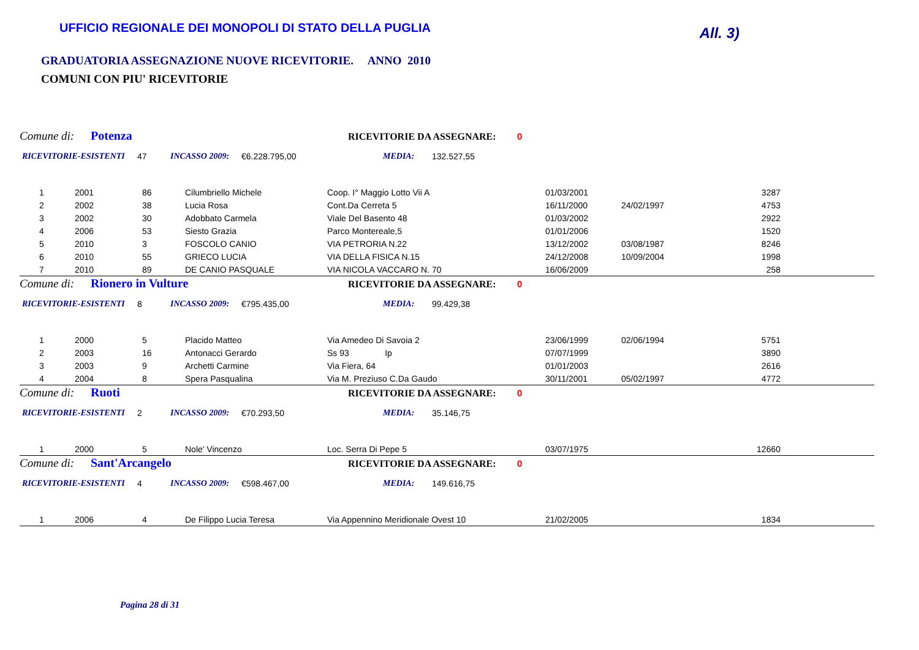UFFICIO REGIONALE DEI MONOPOLI DI STATO DELLA PUGLIA
All. 3)
GRADUATORIA ASSEGNAZIONE NUOVE RICEVITORIE. ANNO 2010
COMUNI CON PIU' RICEVITORIE
Comune di: Potenza RICEVITORIE DA ASSEGNARE: 0
RICEVITORIE-ESISTENTI 47 INCASSO 2009: €6.228.795,00 MEDIA: 132.527,55
| 1 | 2001 | 86 | Cilumbriello Michele | Coop. I° Maggio Lotto Vii A | 01/03/2001 | | 3287 | |
| 2 | 2002 | 38 | Lucia Rosa | Cont.Da Cerreta 5 | 16/11/2000 | 24/02/1997 | 4753 | |
| 3 | 2002 | 30 | Adobbato Carmela | Viale Del Basento 48 | 01/03/2002 | | 2922 | |
| 4 | 2006 | 53 | Siesto Grazia | Parco Montereale,5 | 01/01/2006 | | 1520 | |
| 5 | 2010 | 3 | FOSCOLO CANIO | VIA PETRORIA N.22 | 13/12/2002 | 03/08/1987 | 8246 | |
| 6 | 2010 | 55 | GRIECO LUCIA | VIA DELLA FISICA N.15 | 24/12/2008 | 10/09/2004 | 1998 | |
| 7 | 2010 | 89 | DE CANIO PASQUALE | VIA NICOLA VACCARO N. 70 | 16/06/2009 | | 258 | |
Comune di: Rionero in Vulture RICEVITORIE DA ASSEGNARE: 0
RICEVITORIE-ESISTENTI 8 INCASSO 2009: €795.435,00 MEDIA: 99.429,38
| 1 | 2000 | 5 | Placido Matteo | Via Amedeo Di Savoia 2 | 23/06/1999 | 02/06/1994 | 5751 | |
| 2 | 2003 | 16 | Antonacci Gerardo | Ss 93 Ip | 07/07/1999 | | 3890 | |
| 3 | 2003 | 9 | Archetti Carmine | Via Fiera, 64 | 01/01/2003 | | 2616 | |
| 4 | 2004 | 8 | Spera Pasqualina | Via M. Preziuso C.Da Gaudo | 30/11/2001 | 05/02/1997 | 4772 | |
Comune di: Ruoti RICEVITORIE DA ASSEGNARE: 0
RICEVITORIE-ESISTENTI 2 INCASSO 2009: €70.293,50 MEDIA: 35.146,75
| 1 | 2000 | 5 | Nole' Vincenzo | Loc. Serra Di Pepe 5 | 03/07/1975 | | 12660 | |
Comune di: Sant'Arcangelo RICEVITORIE DA ASSEGNARE: 0
RICEVITORIE-ESISTENTI 4 INCASSO 2009: €598.467,00 MEDIA: 149.616,75
| 1 | 2006 | 4 | De Filippo Lucia Teresa | Via Appennino Meridionale Ovest 10 | 21/02/2005 | | 1834 | |
Pagina 28 di 31